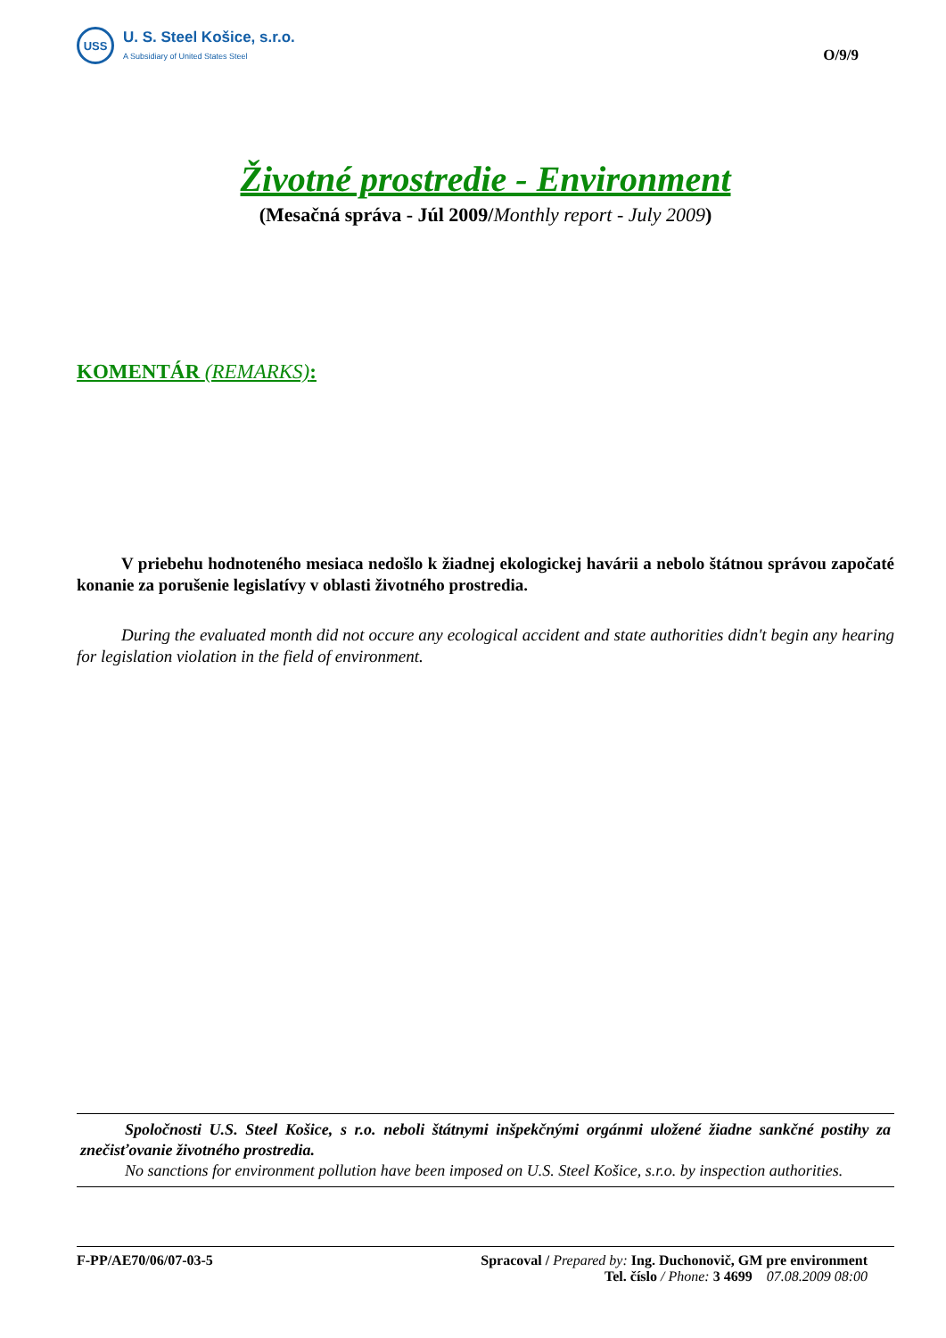USS
U. S. Steel Košice, s.r.o.
A Subsidiary of United States Steel
O/9/9
Životné prostredie - Environment
(Mesačná správa - Júl 2009/Monthly report - July 2009)
KOMENTÁR (REMARKS):
V priebehu hodnoteného mesiaca nedošlo k žiadnej ekologickej havárii a nebolo štátnou správou započaté konanie za porušenie legislatívy v oblasti životného prostredia.
During the evaluated month did not occure any ecological accident and state authorities didn't begin any hearing for legislation violation in the field of environment.
Spoločnosti U.S. Steel Košice, s r.o. neboli štátnymi inšpekčnými orgánmi uložené žiadne sankčné postihy za znečisťovanie životného prostredia.
No sanctions for environment pollution have been imposed on U.S. Steel Košice, s.r.o. by inspection authorities.
F-PP/AE70/06/07-03-5 Spracoval / Prepared by: Ing. Duchonovič, GM pre environment
Tel. číslo / Phone: 3 4699 07.08.2009 08:00